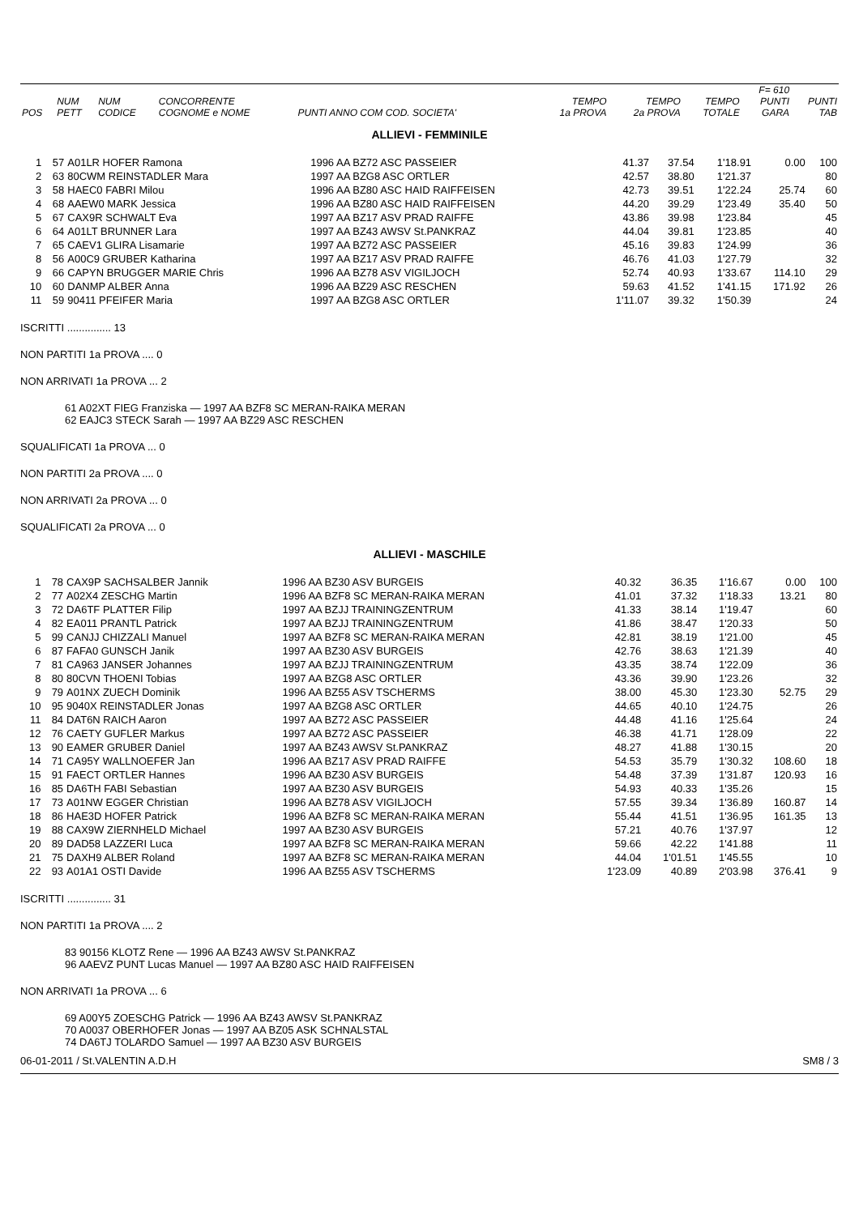| POS | NUM PETT | NUM CODICE | CONCORRENTE COGNOME e NOME | PUNTI ANNO COM COD. SOCIETA' | TEMPO 1a PROVA | TEMPO 2a PROVA | TEMPO TOTALE | F= 610 PUNTI GARA | PUNTI TAB |
| --- | --- | --- | --- | --- | --- | --- | --- | --- | --- |
ALLIEVI - FEMMINILE
| 1 | 57 | A01LR HOFER Ramona | 1996 AA BZ72 ASC PASSEIER | 41.37 | 37.54 | 1'18.91 | 0.00 | 100 |
| 2 | 63 | 80CWM REINSTADLER Mara | 1997 AA BZG8 ASC ORTLER | 42.57 | 38.80 | 1'21.37 | | 80 |
| 3 | 58 | HAEC0 FABRI Milou | 1996 AA BZ80 ASC HAID RAIFFEISEN | 42.73 | 39.51 | 1'22.24 | 25.74 | 60 |
| 4 | 68 | AAEW0 MARK Jessica | 1996 AA BZ80 ASC HAID RAIFFEISEN | 44.20 | 39.29 | 1'23.49 | 35.40 | 50 |
| 5 | 67 | CAX9R SCHWALT Eva | 1997 AA BZ17 ASV PRAD RAIFFE | 43.86 | 39.98 | 1'23.84 | | 45 |
| 6 | 64 | A01LT BRUNNER Lara | 1997 AA BZ43 AWSV St.PANKRAZ | 44.04 | 39.81 | 1'23.85 | | 40 |
| 7 | 65 | CAEV1 GLIRA Lisamarie | 1997 AA BZ72 ASC PASSEIER | 45.16 | 39.83 | 1'24.99 | | 36 |
| 8 | 56 | A00C9 GRUBER Katharina | 1997 AA BZ17 ASV PRAD RAIFFE | 46.76 | 41.03 | 1'27.79 | | 32 |
| 9 | 66 | CAPYN BRUGGER MARIE Chris | 1996 AA BZ78 ASV VIGILJOCH | 52.74 | 40.93 | 1'33.67 | 114.10 | 29 |
| 10 | 60 | DANMP ALBER Anna | 1996 AA BZ29 ASC RESCHEN | 59.63 | 41.52 | 1'41.15 | 171.92 | 26 |
| 11 | 59 | 90411 PFEIFER Maria | 1997 AA BZG8 ASC ORTLER | 1'11.07 | 39.32 | 1'50.39 | | 24 |
ISCRITTI ............... 13
NON PARTITI 1a PROVA .... 0
NON ARRIVATI 1a PROVA ... 2
61 A02XT FIEG Franziska — 1997 AA BZF8 SC MERAN-RAIKA MERAN
62 EAJC3 STECK Sarah — 1997 AA BZ29 ASC RESCHEN
SQUALIFICATI 1a PROVA ... 0
NON PARTITI 2a PROVA .... 0
NON ARRIVATI 2a PROVA ... 0
SQUALIFICATI 2a PROVA ... 0
ALLIEVI - MASCHILE
| 1 | 78 | CAX9P SACHSALBER Jannik | 1996 AA BZ30 ASV BURGEIS | 40.32 | 36.35 | 1'16.67 | 0.00 | 100 |
| 2 | 77 | A02X4 ZESCHG Martin | 1996 AA BZF8 SC MERAN-RAIKA MERAN | 41.01 | 37.32 | 1'18.33 | 13.21 | 80 |
| 3 | 72 | DA6TF PLATTER Filip | 1997 AA BZJJ TRAININGZENTRUM | 41.33 | 38.14 | 1'19.47 | | 60 |
| 4 | 82 | EA011 PRANTL Patrick | 1997 AA BZJJ TRAININGZENTRUM | 41.86 | 38.47 | 1'20.33 | | 50 |
| 5 | 99 | CANJJ CHIZZALI Manuel | 1997 AA BZF8 SC MERAN-RAIKA MERAN | 42.81 | 38.19 | 1'21.00 | | 45 |
| 6 | 87 | FAFA0 GUNSCH Janik | 1997 AA BZ30 ASV BURGEIS | 42.76 | 38.63 | 1'21.39 | | 40 |
| 7 | 81 | CA963 JANSER Johannes | 1997 AA BZJJ TRAININGZENTRUM | 43.35 | 38.74 | 1'22.09 | | 36 |
| 8 | 80 | 80CVN THOENI Tobias | 1997 AA BZG8 ASC ORTLER | 43.36 | 39.90 | 1'23.26 | | 32 |
| 9 | 79 | A01NX ZUECH Dominik | 1996 AA BZ55 ASV TSCHERMS | 38.00 | 45.30 | 1'23.30 | 52.75 | 29 |
| 10 | 95 | 9040X REINSTADLER Jonas | 1997 AA BZG8 ASC ORTLER | 44.65 | 40.10 | 1'24.75 | | 26 |
| 11 | 84 | DAT6N RAICH Aaron | 1997 AA BZ72 ASC PASSEIER | 44.48 | 41.16 | 1'25.64 | | 24 |
| 12 | 76 | CAETY GUFLER Markus | 1997 AA BZ72 ASC PASSEIER | 46.38 | 41.71 | 1'28.09 | | 22 |
| 13 | 90 | EAMER GRUBER Daniel | 1997 AA BZ43 AWSV St.PANKRAZ | 48.27 | 41.88 | 1'30.15 | | 20 |
| 14 | 71 | CA95Y WALLNOEFER Jan | 1996 AA BZ17 ASV PRAD RAIFFE | 54.53 | 35.79 | 1'30.32 | 108.60 | 18 |
| 15 | 91 | FAECT ORTLER Hannes | 1996 AA BZ30 ASV BURGEIS | 54.48 | 37.39 | 1'31.87 | 120.93 | 16 |
| 16 | 85 | DA6TH FABI Sebastian | 1997 AA BZ30 ASV BURGEIS | 54.93 | 40.33 | 1'35.26 | | 15 |
| 17 | 73 | A01NW EGGER Christian | 1996 AA BZ78 ASV VIGILJOCH | 57.55 | 39.34 | 1'36.89 | 160.87 | 14 |
| 18 | 86 | HAE3D HOFER Patrick | 1996 AA BZF8 SC MERAN-RAIKA MERAN | 55.44 | 41.51 | 1'36.95 | 161.35 | 13 |
| 19 | 88 | CAX9W ZIERNHELD Michael | 1997 AA BZ30 ASV BURGEIS | 57.21 | 40.76 | 1'37.97 | | 12 |
| 20 | 89 | DAD58 LAZZERI Luca | 1997 AA BZF8 SC MERAN-RAIKA MERAN | 59.66 | 42.22 | 1'41.88 | | 11 |
| 21 | 75 | DAXH9 ALBER Roland | 1997 AA BZF8 SC MERAN-RAIKA MERAN | 44.04 | 1'01.51 | 1'45.55 | | 10 |
| 22 | 93 | A01A1 OSTI Davide | 1996 AA BZ55 ASV TSCHERMS | 1'23.09 | 40.89 | 2'03.98 | 376.41 | 9 |
ISCRITTI ............... 31
NON PARTITI 1a PROVA .... 2
83 90156 KLOTZ Rene — 1996 AA BZ43 AWSV St.PANKRAZ
96 AAEVZ PUNT Lucas Manuel — 1997 AA BZ80 ASC HAID RAIFFEISEN
NON ARRIVATI 1a PROVA ... 6
69 A00Y5 ZOESCHG Patrick — 1996 AA BZ43 AWSV St.PANKRAZ
70 A0037 OBERHOFER Jonas — 1997 AA BZ05 ASK SCHNALSTAL
74 DA6TJ TOLARDO Samuel — 1997 AA BZ30 ASV BURGEIS
06-01-2011 / St.VALENTIN A.D.H SM8 / 3